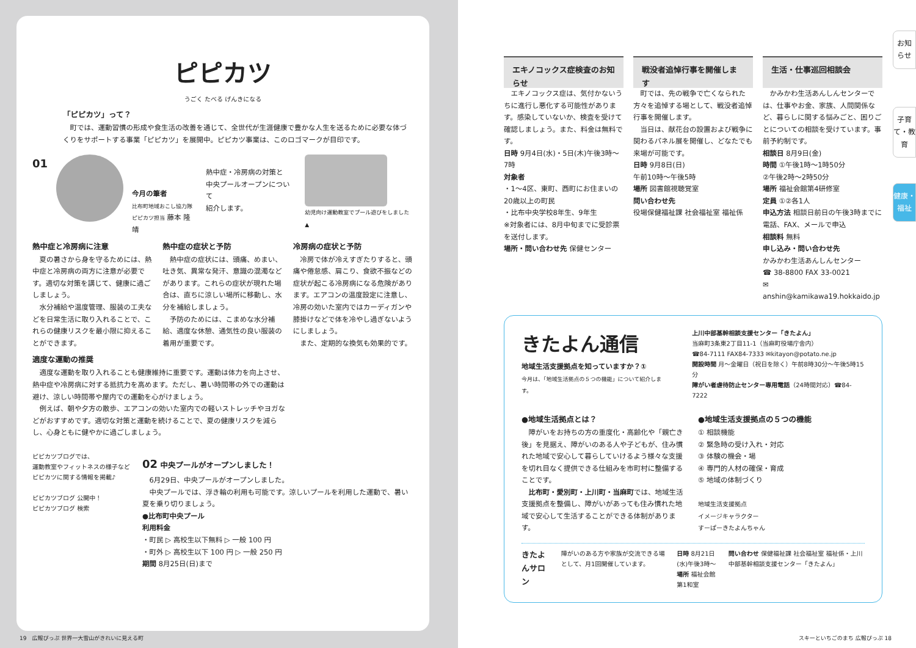ピピカツ
うごく たべる げんきになる
「ピピカツ」って？
　町では、運動習慣の形成や食生活の改善を通じて、全世代が生涯健康で豊かな人生を送るために必要な体づくりをサポートする事業「ピピカツ」を展開中。ピピカツ事業は、このロゴマークが目印です。
01
今月の筆者
比布町地域おこし協力隊
ピピカツ担当 藤本 隆靖
熱中症・冷房病の対策と
中央プールオープンについて
紹介します。
幼児向け運動教室でプール遊びをしました▲
熱中症と冷房病に注意
　夏の暑さから身を守るためには、熱中症と冷房病の両方に注意が必要です。適切な対策を講じて、健康に過ごしましょう。
　水分補給や温度管理、服装の工夫などを日常生活に取り入れることで、これらの健康リスクを最小限に抑えることができます。
熱中症の症状と予防
　熱中症の症状には、頭痛、めまい、吐き気、異常な発汗、意識の混濁などがあります。これらの症状が現れた場合は、直ちに涼しい場所に移動し、水分を補給しましょう。
　予防のためには、こまめな水分補給、適度な休憩、通気性の良い服装の着用が重要です。
冷房病の症状と予防
　冷房で体が冷えすぎたりすると、頭痛や倦怠感、肩こり、食欲不振などの症状が起こる冷房病になる危険があります。エアコンの温度設定に注意し、冷房の効いた室内ではカーディガンや膝掛けなどで体を冷やし過ぎないようにしましょう。
　また、定期的な換気も効果的です。
適度な運動の推奨
　適度な運動を取り入れることも健康維持に重要です。運動は体力を向上させ、熱中症や冷房病に対する抵抗力を高めます。ただし、暑い時間帯の外での運動は避け、涼しい時間帯や屋内での運動を心がけましょう。
　例えば、朝や夕方の散歩、エアコンの効いた室内での軽いストレッチやヨガなどがおすすめです。適切な対策と運動を続けることで、夏の健康リスクを減らし、心身ともに健やかに過ごしましょう。
ピピカツブログでは、
運動教室やフィットネスの様子など
ピピカツに関する情報を掲載♪
ピピカツブログ 公開中！
ピピカツブログ 検索
02 中央プールがオープンしました！
　6月29日、中央プールがオープンしました。
　中央プールでは、浮き輪の利用も可能です。涼しいプールを利用した運動で、暑い夏を乗り切りましょう。
●比布町中央プール
利用料金
・町民 ▷ 高校生以下無料 ▷ 一般 100 円
・町外 ▷ 高校生以下 100 円 ▷ 一般 250 円
期間 8月25日(日)まで
19　広報ぴっぷ 世界一大雪山がきれいに見える町
エキノコックス症検査のお知らせ
　エキノコックス症は、気付かないうちに進行し悪化する可能性があります。感染していないか、検査を受けて確認しましょう。また、料金は無料です。
日時 9月4日(水)・5日(木)午後3時～7時
対象者
・1～4区、東町、西町にお住まいの20歳以上の町民
・比布中央学校8年生、9年生
※対象者には、8月中旬までに受診票を送付します。
場所・問い合わせ先 保健センター
戦没者追悼行事を開催します
　町では、先の戦争で亡くなられた方々を追悼する場として、戦没者追悼行事を開催します。
　当日は、献花台の設置および戦争に関わるパネル展を開催し、どなたでも来場が可能です。
日時 9月8日(日)
午前10時～午後5時
場所 図書館視聴覚室
問い合わせ先
役場保健福祉課 社会福祉室 福祉係
生活・仕事巡回相談会
　かみかわ生活あんしんセンターでは、仕事やお金、家族、人間関係など、暮らしに関する悩みごと、困りごとについての相談を受けています。事前予約制です。
相談日 8月9日(金)
時間 ①午後1時～1時50分
②午後2時～2時50分
場所 福祉会館第4研修室
定員 ①②各1人
申込方法 相談日前日の午後3時までに電話、FAX、メールで申込
相談料 無料
申し込み・問い合わせ先
かみかわ生活あんしんセンター
☎ 38-8800 FAX 33-0021
✉ anshin@kamikawa19.hokkaido.jp
きたよん通信
地域生活支援拠点を知っていますか？①
今月は、「地域生活拠点の５つの機能」について紹介します。
上川中部基幹相談支援センター「きたよん」
当麻町3条東2丁目11-1（当麻町役場庁舎内）
☎84-7111 FAX84-7333 ✉kitayon@potato.ne.jp
開設時間 月～金曜日（祝日を除く）午前8時30分～午後5時15分
障がい者虐待防止センター専用電話（24時間対応）☎84-7222
●地域生活拠点とは？
　障がいをお持ちの方の重度化・高齢化や「親亡き後」を見据え、障がいのある人や子どもが、住み慣れた地域で安心して暮らしていけるよう様々な支援を切れ目なく提供できる仕組みを市町村に整備することです。
　比布町・愛別町・上川町・当麻町では、地域生活支援拠点を整備し、障がいがあっても住み慣れた地域で安心して生活することができる体制があります。
●地域生活支援拠点の５つの機能
① 相談機能
② 緊急時の受け入れ・対応
③ 体験の機会・場
④ 専門的人材の確保・育成
⑤ 地域の体制づくり
地域生活支援拠点
イメージキャラクター
すーぱーきたよんちゃん
きたよんサロン 障がいのある方や家族が交流できる場として、月1回開催しています。 日時 8月21日(水)午後3時～
場所 福祉会館第1和室 問い合わせ 保健福祉課 社会福祉室 福祉係・上川中部基幹相談支援センター「きたよん」
お知らせ
子育て・教育
健康・福祉
スキーといちごのまち 広報ぴっぷ 18